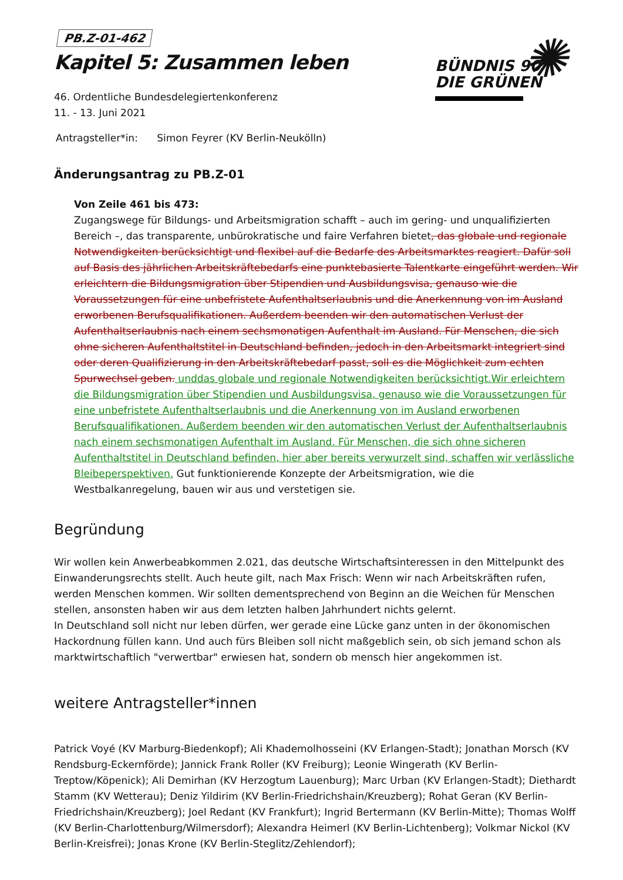✺
BÜNDNIS 90
DIE GRÜNEN
PB.Z-01-462
Kapitel 5: Zusammen leben
46. Ordentliche Bundesdelegiertenkonferenz
11. - 13. Juni 2021
Antragsteller*in: Simon Feyrer (KV Berlin-Neukölln)
Änderungsantrag zu PB.Z-01
Von Zeile 461 bis 473:
Zugangswege für Bildungs- und Arbeitsmigration schafft – auch im gering- und unqualifizierten Bereich –, das transparente, unbürokratische und faire Verfahren bietet, das globale und regionale Notwendigkeiten berücksichtigt und flexibel auf die Bedarfe des Arbeitsmarktes reagiert. Dafür soll auf Basis des jährlichen Arbeitskräftebedarfs eine punktebasierte Talentkarte eingeführt werden. Wir erleichtern die Bildungsmigration über Stipendien und Ausbildungsvisa, genauso wie die Voraussetzungen für eine unbefristete Aufenthaltserlaubnis und die Anerkennung von im Ausland erworbenen Berufsqualifikationen. Außerdem beenden wir den automatischen Verlust der Aufenthaltserlaubnis nach einem sechsmonatigen Aufenthalt im Ausland. Für Menschen, die sich ohne sicheren Aufenthaltstitel in Deutschland befinden, jedoch in den Arbeitsmarkt integriert sind oder deren Qualifizierung in den Arbeitskräftebedarf passt, soll es die Möglichkeit zum echten Spurwechsel geben. unddas globale und regionale Notwendigkeiten berücksichtigt.Wir erleichtern die Bildungsmigration über Stipendien und Ausbildungsvisa, genauso wie die Voraussetzungen für eine unbefristete Aufenthaltserlaubnis und die Anerkennung von im Ausland erworbenen Berufsqualifikationen. Außerdem beenden wir den automatischen Verlust der Aufenthaltserlaubnis nach einem sechsmonatigen Aufenthalt im Ausland. Für Menschen, die sich ohne sicheren Aufenthaltstitel in Deutschland befinden, hier aber bereits verwurzelt sind, schaffen wir verlässliche Bleibeperspektiven. Gut funktionierende Konzepte der Arbeitsmigration, wie die Westbalkanregelung, bauen wir aus und verstetigen sie.
Begründung
Wir wollen kein Anwerbeabkommen 2.021, das deutsche Wirtschaftsinteressen in den Mittelpunkt des Einwanderungsrechts stellt. Auch heute gilt, nach Max Frisch: Wenn wir nach Arbeitskräften rufen, werden Menschen kommen. Wir sollten dementsprechend von Beginn an die Weichen für Menschen stellen, ansonsten haben wir aus dem letzten halben Jahrhundert nichts gelernt.
In Deutschland soll nicht nur leben dürfen, wer gerade eine Lücke ganz unten in der ökonomischen Hackordnung füllen kann. Und auch fürs Bleiben soll nicht maßgeblich sein, ob sich jemand schon als marktwirtschaftlich "verwertbar" erwiesen hat, sondern ob mensch hier angekommen ist.
weitere Antragsteller*innen
Patrick Voyé (KV Marburg-Biedenkopf); Ali Khademolhosseini (KV Erlangen-Stadt); Jonathan Morsch (KV Rendsburg-Eckernförde); Jannick Frank Roller (KV Freiburg); Leonie Wingerath (KV Berlin-Treptow/Köpenick); Ali Demirhan (KV Herzogtum Lauenburg); Marc Urban (KV Erlangen-Stadt); Diethardt Stamm (KV Wetterau); Deniz Yildirim (KV Berlin-Friedrichshain/Kreuzberg); Rohat Geran (KV Berlin-Friedrichshain/Kreuzberg); Joel Redant (KV Frankfurt); Ingrid Bertermann (KV Berlin-Mitte); Thomas Wolff (KV Berlin-Charlottenburg/Wilmersdorf); Alexandra Heimerl (KV Berlin-Lichtenberg); Volkmar Nickol (KV Berlin-Kreisfrei); Jonas Krone (KV Berlin-Steglitz/Zehlendorf);